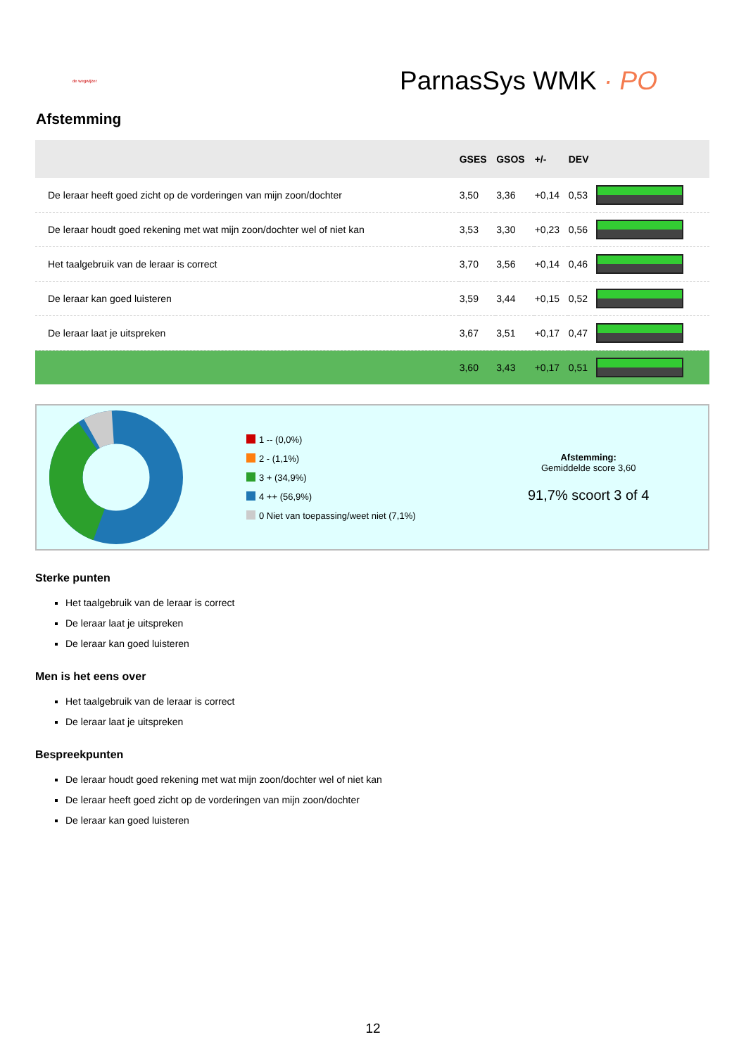de wegwijzer
ParnasSys WMK · PO
Afstemming
| | GSES | GSOS | +/- | DEV | |
| --- | --- | --- | --- | --- | --- |
| De leraar heeft goed zicht op de vorderingen van mijn zoon/dochter | 3,50 | 3,36 | +0,14 | 0,53 | |
| De leraar houdt goed rekening met wat mijn zoon/dochter wel of niet kan | 3,53 | 3,30 | +0,23 | 0,56 | |
| Het taalgebruik van de leraar is correct | 3,70 | 3,56 | +0,14 | 0,46 | |
| De leraar kan goed luisteren | 3,59 | 3,44 | +0,15 | 0,52 | |
| De leraar laat je uitspreken | 3,67 | 3,51 | +0,17 | 0,47 | |
| | 3,60 | 3,43 | +0,17 | 0,51 | |
1 -- (0,0%)
2 - (1,1%)
3 + (34,9%)
4 ++ (56,9%)
0 Niet van toepassing/weet niet (7,1%)
Afstemming:
Gemiddelde score 3,60
91,7% scoort 3 of 4
Sterke punten
Het taalgebruik van de leraar is correct
De leraar laat je uitspreken
De leraar kan goed luisteren
Men is het eens over
Het taalgebruik van de leraar is correct
De leraar laat je uitspreken
Bespreekpunten
De leraar houdt goed rekening met wat mijn zoon/dochter wel of niet kan
De leraar heeft goed zicht op de vorderingen van mijn zoon/dochter
De leraar kan goed luisteren
12